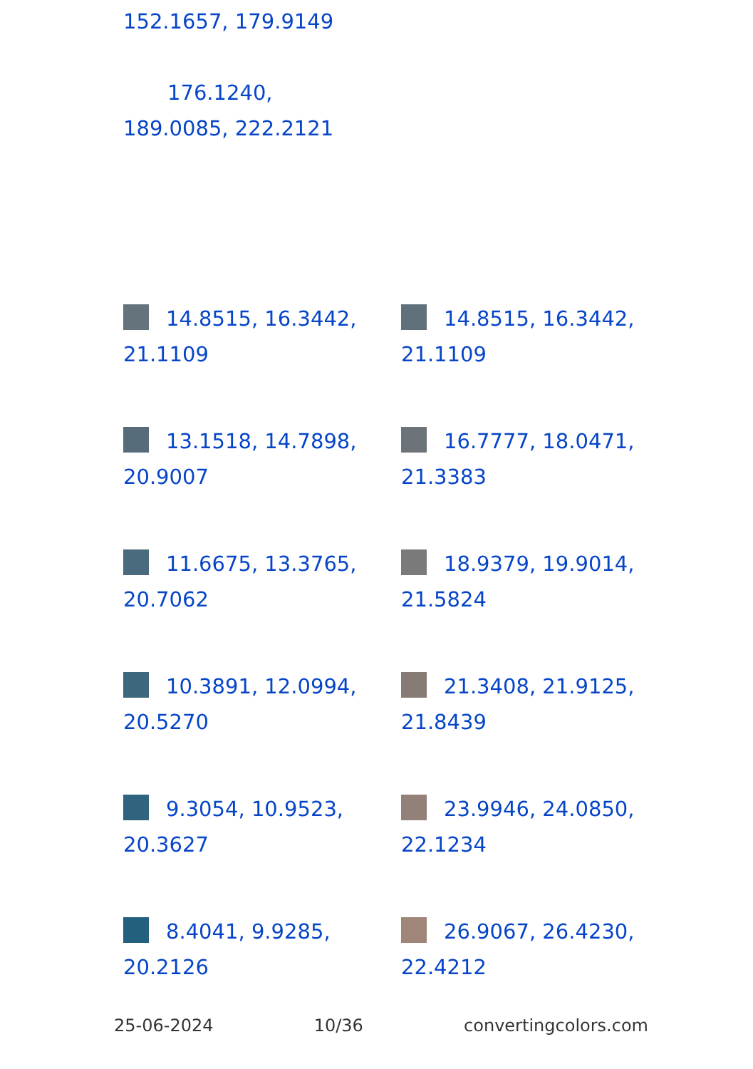152.1657, 179.9149
176.1240,
189.0085, 222.2121
14.8515, 16.3442, 21.1109
14.8515, 16.3442, 21.1109
13.1518, 14.7898, 20.9007
16.7777, 18.0471, 21.3383
11.6675, 13.3765, 20.7062
18.9379, 19.9014, 21.5824
10.3891, 12.0994, 20.5270
21.3408, 21.9125, 21.8439
9.3054, 10.9523, 20.3627
23.9946, 24.0850, 22.1234
8.4041, 9.9285, 20.2126
26.9067, 26.4230, 22.4212
25-06-2024 10/36 convertingcolors.com